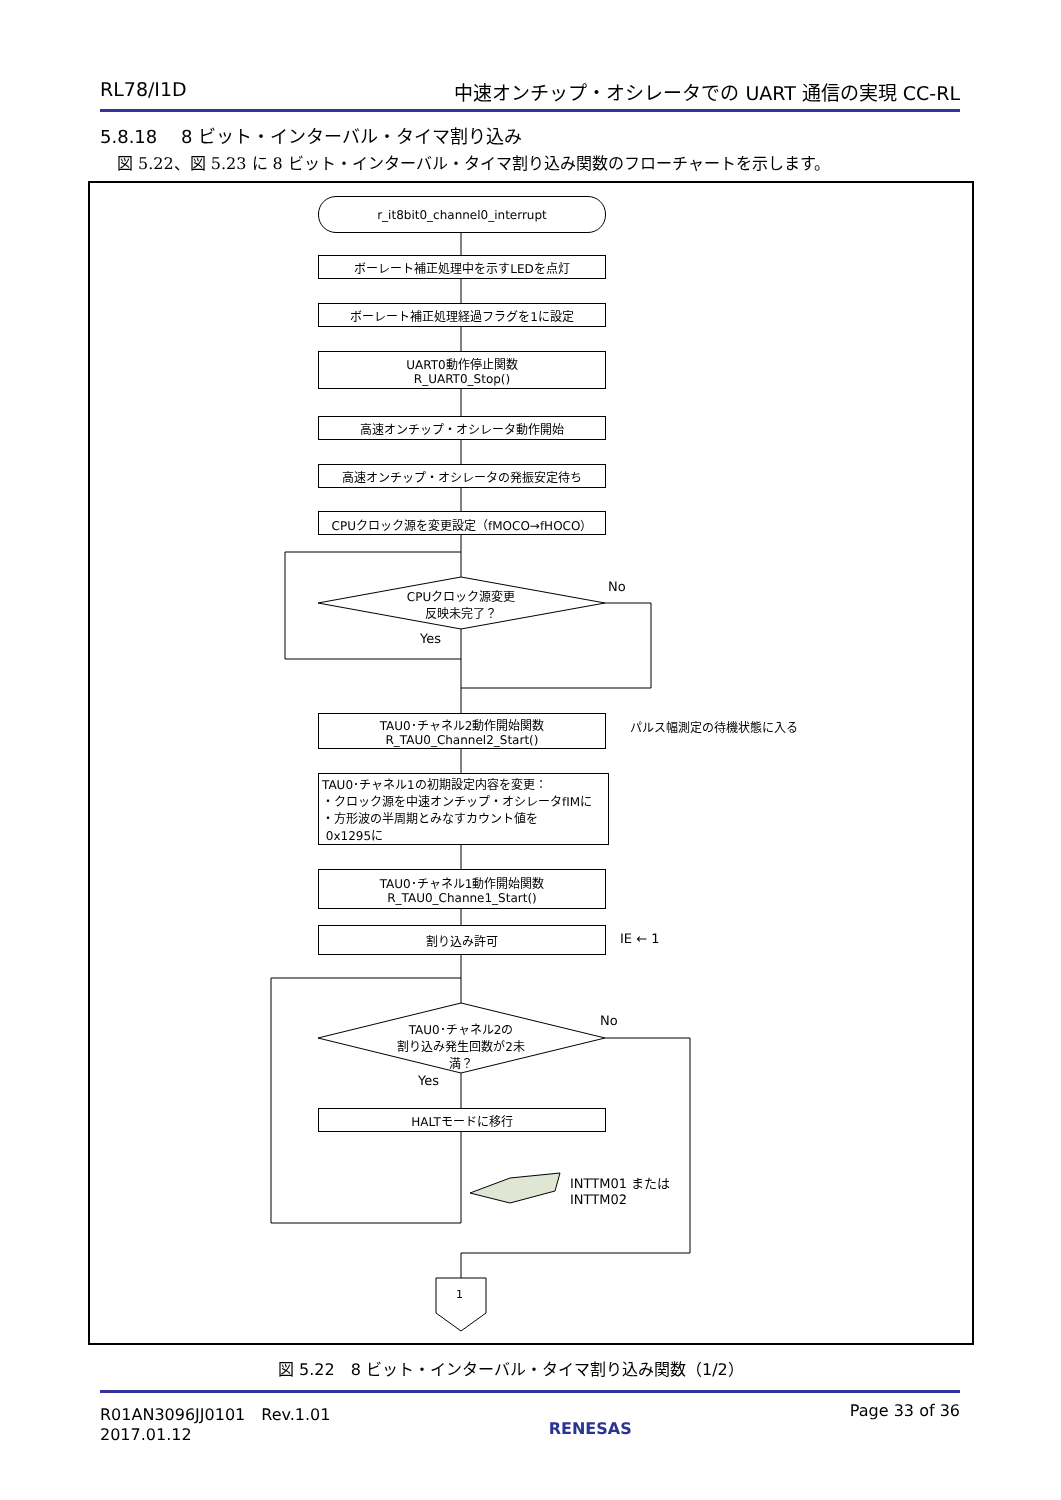RL78/I1D 中速オンチップ・オシレータでの UART 通信の実現 CC-RL
5.8.18　 8 ビット・インターバル・タイマ割り込み
図 5.22、図 5.23 に 8 ビット・インターバル・タイマ割り込み関数のフローチャートを示します。
r_it8bit0_channel0_interrupt
ボーレート補正処理中を示すLEDを点灯
ボーレート補正処理経過フラグを1に設定
UART0動作停止関数
R_UART0_Stop()
高速オンチップ・オシレータ動作開始
高速オンチップ・オシレータの発振安定待ち
CPUクロック源を変更設定（fMOCO→fHOCO）
CPUクロック源変更
反映未完了？
No
Yes
TAU0･チャネル2動作開始関数
R_TAU0_Channel2_Start()
パルス幅測定の待機状態に入る
TAU0･チャネル1の初期設定内容を変更：
・クロック源を中速オンチップ・オシレータfIMに
・方形波の半周期とみなすカウント値を
0x1295に
TAU0･チャネル1動作開始関数
R_TAU0_Channe1_Start()
割り込み許可 IE ← 1
TAU0･チャネル2の
割り込み発生回数が2未満？
No
Yes
HALTモードに移行
INTTM01 または
INTTM02
1
図 5.22　8 ビット・インターバル・タイマ割り込み関数（1/2）
R01AN3096JJ0101　Rev.1.01
2017.01.12 RENESAS Page 33 of 36